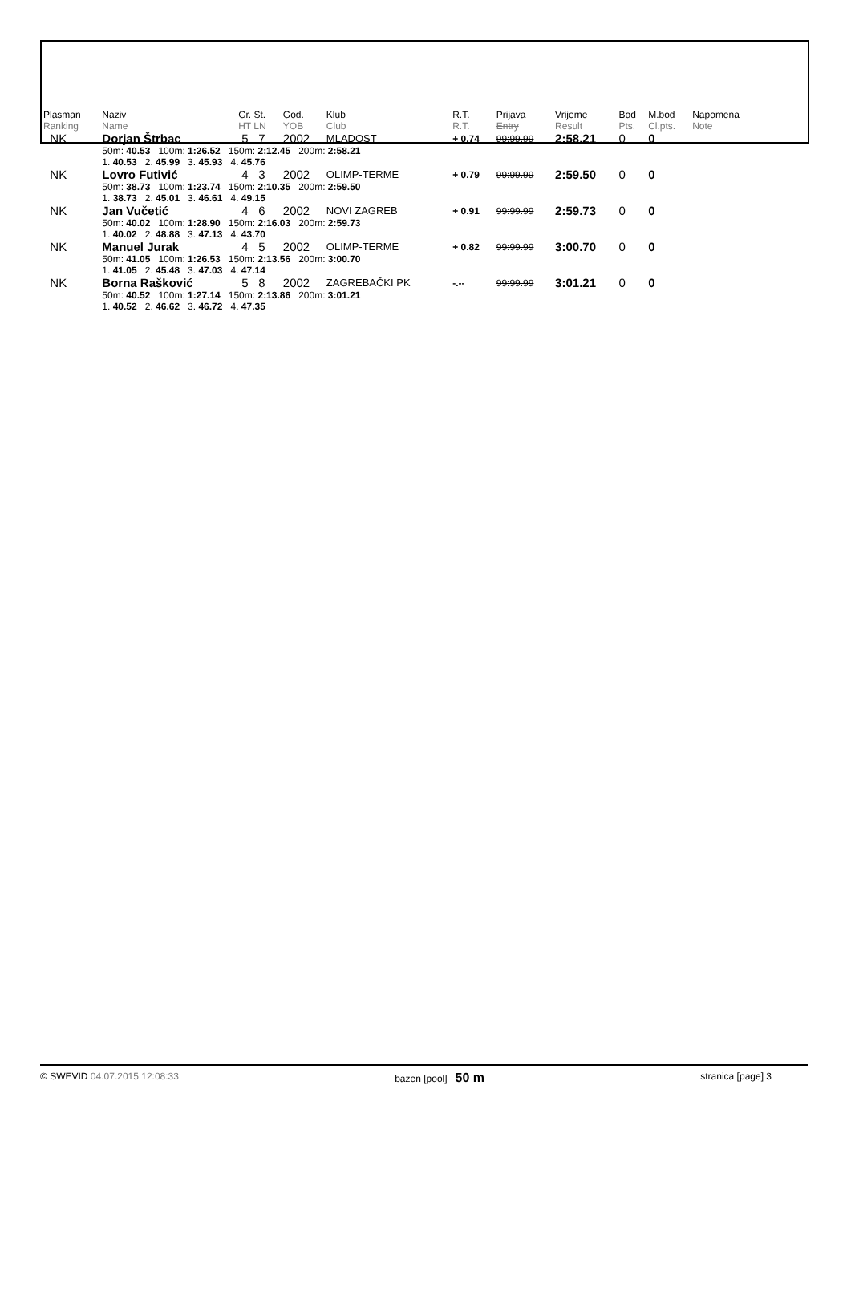| Plasman Ranking | Naziv Name | Gr. St. HT LN | God. YOB | Klub Club | R.T. R.T. | Prijava Entry | Vrijeme Result | Bod Pts. | M.bod Cl.pts. | Napomena Note |
| --- | --- | --- | --- | --- | --- | --- | --- | --- | --- | --- |
| NK | Dorjan Štrbac | 5 7 | 2002 | MLADOST | + 0.74 | 99:99.99 | 2:58.21 | 0 | 0 | |
| | 50m: 40.53 100m: 1:26.52 150m: 2:12.45 200m: 2:58.21 1. 40.53 2. 45.99 3. 45.93 4. 45.76 | | | | | | | | | |
| NK | Lovro Futivić | 4 3 | 2002 | OLIMP-TERME | + 0.79 | 99:99.99 | 2:59.50 | 0 | 0 | |
| | 50m: 38.73 100m: 1:23.74 150m: 2:10.35 200m: 2:59.50 1. 38.73 2. 45.01 3. 46.61 4. 49.15 | | | | | | | | | |
| NK | Jan Vučetić | 4 6 | 2002 | NOVI ZAGREB | + 0.91 | 99:99.99 | 2:59.73 | 0 | 0 | |
| | 50m: 40.02 100m: 1:28.90 150m: 2:16.03 200m: 2:59.73 1. 40.02 2. 48.88 3. 47.13 4. 43.70 | | | | | | | | | |
| NK | Manuel Jurak | 4 5 | 2002 | OLIMP-TERME | + 0.82 | 99:99.99 | 3:00.70 | 0 | 0 | |
| | 50m: 41.05 100m: 1:26.53 150m: 2:13.56 200m: 3:00.70 1. 41.05 2. 45.48 3. 47.03 4. 47.14 | | | | | | | | | |
| NK | Borna Rašković | 5 8 | 2002 | ZAGREBAČKI PK | -.-- | 99:99.99 | 3:01.21 | 0 | 0 | |
| | 50m: 40.52 100m: 1:27.14 150m: 2:13.86 200m: 3:01.21 1. 40.52 2. 46.62 3. 46.72 4. 47.35 | | | | | | | | | |
© SWEVID 04.07.2015 12:08:33 bazen [pool] 50 m stranica [page] 3